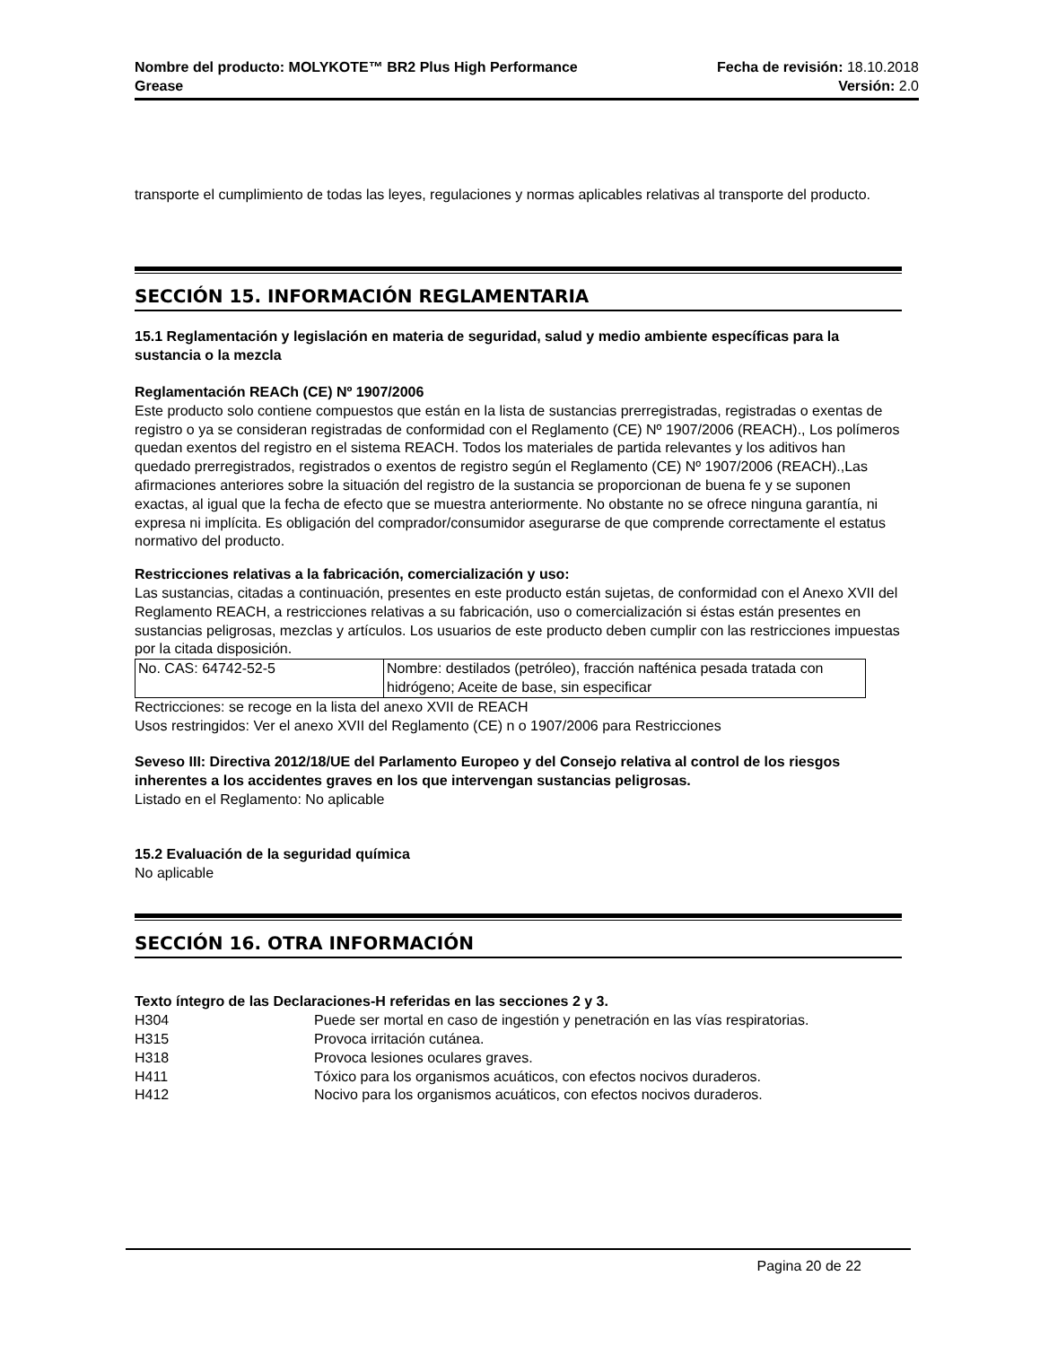Nombre del producto: MOLYKOTE™ BR2 Plus High Performance
Grease
Fecha de revisión: 18.10.2018
Versión: 2.0
transporte el cumplimiento de todas las leyes, regulaciones y normas aplicables relativas al transporte del producto.
SECCIÓN 15. INFORMACIÓN REGLAMENTARIA
15.1 Reglamentación y legislación en materia de seguridad, salud y medio ambiente específicas para la sustancia o la mezcla
Reglamentación REACh (CE) Nº 1907/2006
Este producto solo contiene compuestos que están en la lista de sustancias prerregistradas, registradas o exentas de registro o ya se consideran registradas de conformidad con el Reglamento (CE) Nº 1907/2006 (REACH)., Los polímeros quedan exentos del registro en el sistema REACH. Todos los materiales de partida relevantes y los aditivos han quedado prerregistrados, registrados o exentos de registro según el Reglamento (CE) Nº 1907/2006 (REACH).,Las afirmaciones anteriores sobre la situación del registro de la sustancia se proporcionan de buena fe y se suponen exactas, al igual que la fecha de efecto que se muestra anteriormente. No obstante no se ofrece ninguna garantía, ni expresa ni implícita. Es obligación del comprador/consumidor asegurarse de que comprende correctamente el estatus normativo del producto.
Restricciones relativas a la fabricación, comercialización y uso:
Las sustancias, citadas a continuación, presentes en este producto están sujetas, de conformidad con el Anexo XVII del Reglamento REACH, a restricciones relativas a su fabricación, uso o comercialización si éstas están presentes en sustancias peligrosas, mezclas y artículos. Los usuarios de este producto deben cumplir con las restricciones impuestas por la citada disposición.
| No. CAS: 64742-52-5 | Nombre: destilados (petróleo), fracción nafténica pesada tratada con hidrógeno; Aceite de base, sin especificar |
Rectricciones: se recoge en la lista del anexo XVII de REACH
Usos restringidos: Ver el anexo XVII del Reglamento (CE) n o 1907/2006 para Restricciones
Seveso III: Directiva 2012/18/UE del Parlamento Europeo y del Consejo relativa al control de los riesgos inherentes a los accidentes graves en los que intervengan sustancias peligrosas.
Listado en el Reglamento: No aplicable
15.2 Evaluación de la seguridad química
No aplicable
SECCIÓN 16. OTRA INFORMACIÓN
Texto íntegro de las Declaraciones-H referidas en las secciones 2 y 3.
| H304 | Puede ser mortal en caso de ingestión y penetración en las vías respiratorias. |
| H315 | Provoca irritación cutánea. |
| H318 | Provoca lesiones oculares graves. |
| H411 | Tóxico para los organismos acuáticos, con efectos nocivos duraderos. |
| H412 | Nocivo para los organismos acuáticos, con efectos nocivos duraderos. |
Pagina 20 de 22